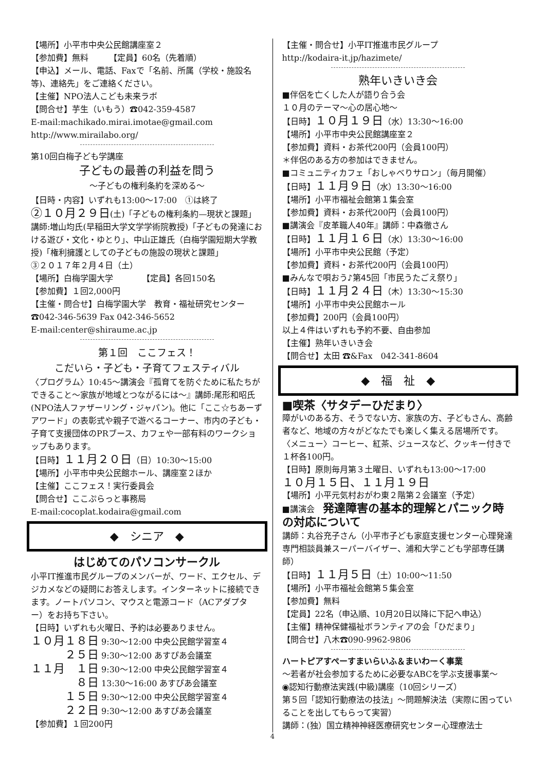【場所】小平市中央公民館講座室２
【参加費】無料　　　【定員】60名（先着順）
【申込】メール、電話、Faxで「名前、所属（学校・施設名等)、連絡先」をご連絡ください。
【主催】NPO法人こども未来ラボ
【問合せ】芋生（いもう）☎042-359-4587
E-mail:machikado.mirai.imotae@gmail.com
http://www.mirailabo.org/
第10回白梅子ども学講座
子どもの最善の利益を問う
〜子どもの権利条約を深める〜
【日時・内容】いずれも13:00〜17:00　①は終了
②１０月２９日(土)「子どもの権利条約—現状と課題」講師:増山均氏(早稲田大学文学学術院教授)「子どもの発達における遊び・文化・ゆとり」、中山正雄氏（白梅学園短期大学教授)「権利擁護としての子どもの施設の現状と課題」
③２０１７年２月４日（土）
【場所】白梅学園大学　　　　【定員】各回150名
【参加費】１回2,000円
【主催・問合せ】白梅学園大学　教育・福祉研究センター　☎042-346-5639 Fax 042-346-5652
E-mail:center@shiraume.ac.jp
第１回　ここフェス！
こだいら・子ども・子育てフェスティバル
〈プログラム〉10:45〜講演会『孤育てを防ぐために私たちができること〜家族が地域とつながるには〜』講師:尾形和昭氏(NPO法人ファザーリング・ジャパン)。他に「ここ☆ちあーずアワード」の表彰式や親子で遊べるコーナー、市内の子ども・子育て支援団体のPRブース、カフェや一部有料のワークショップもあります。
【日時】１１月２０日（日）10:30〜15:00
【場所】小平市中央公民館ホール、講座室２ほか
【主催】ここフェス！実行委員会
【問合せ】ここぷらっと事務局
E-mail:cocoplat.kodaira@gmail.com
◆　シニア　◆
はじめてのパソコンサークル
小平IT推進市民グループのメンバーが、ワード、エクセル、デジカメなどの疑問にお答えします。インターネットに接続できます。ノートパソコン、マウスと電源コード（ACアダプター）をお持ち下さい。
【日時】いずれも火曜日、予約は必要ありません。
１０月１８日 9:30〜12:00 中央公民館学習室４
　　　２５日 9:30〜12:00 あすぴあ会議室
１１月　１日 9:30〜12:00 中央公民館学習室４
　　　　８日 13:30〜16:00 あすぴあ会議室
　　　１５日 9:30〜12:00 中央公民館学習室４
　　　２２日 9:30〜12:00 あすぴあ会議室
【参加費】１回200円
【主催・問合せ】小平IT推進市民グループ
http://kodaira-it.jp/hazimete/
熟年いきいき会
■伴侶を亡くした人が語り合う会
１０月のテーマ〜心の居心地〜
【日時】１０月１９日（水）13:30〜16:00
【場所】小平市中央公民館講座室２
【参加費】資料・お茶代200円（会員100円）
＊伴侶のある方の参加はできません。
■コミュニティカフェ「おしゃべりサロン」（毎月開催）
【日時】１１月９日（水）13:30〜16:00
【場所】小平市福祉会館第１集会室
【参加費】資料・お茶代200円（会員100円）
■講演会『皮革職人40年』講師：中森徹さん
【日時】１１月１６日（水）13:30〜16:00
【場所】小平市中央公民館（予定）
【参加費】資料・お茶代200円（会員100円）
■みんなで唄おう♪第45回「市民うたごえ祭り」
【日時】１１月２４日（木）13:30〜15:30
【場所】小平市中央公民館ホール
【参加費】200円（会員100円）
以上４件はいずれも予約不要、自由参加
【主催】熟年いきいき会
【問合せ】太田 ☎&Fax　042-341-8604
◆　福　祉　◆
■喫茶〈サタデーひだまり〉
障がいのある方、そうでない方、家族の方、子どもさん、高齢者など、地域の方々がどなたでも楽しく集える居場所です。〈メニュー〉コーヒー、紅茶、ジュースなど、クッキー付きで１杯各100円。
【日時】原則毎月第３土曜日、いずれも13:00〜17:00
１０月１５日、１１月１９日
【場所】小平元気村おがわ東２階第２会議室（予定）
■講演会　発達障害の基本的理解とパニック時の対応について
講師：丸谷充子さん（小平市子ども家庭支援センター心理発達専門相談員兼スーパーバイザー、浦和大学こども学部専任講師）
【日時】１１月５日（土）10:00〜11:50
【場所】小平市福祉会館第５集会室
【参加費】無料
【定員】22名（申込順、10月20日以降に下記へ申込）
【主催】精神保健福祉ボランティアの会「ひだまり」
【問合せ】八木☎090-9962-9806
ハートピアすぺーすまいらいふ＆まいわーく事業
〜若者が社会参加するために必要なABCを学ぶ支援事業〜
◉認知行動療法実践(中級)講座（10回シリーズ）
第５回「認知行動療法の技法」〜問題解決法（実際に困っていることを出してもらって実習）
講師：(独）国立精神神経医療研究センター心理療法士
4